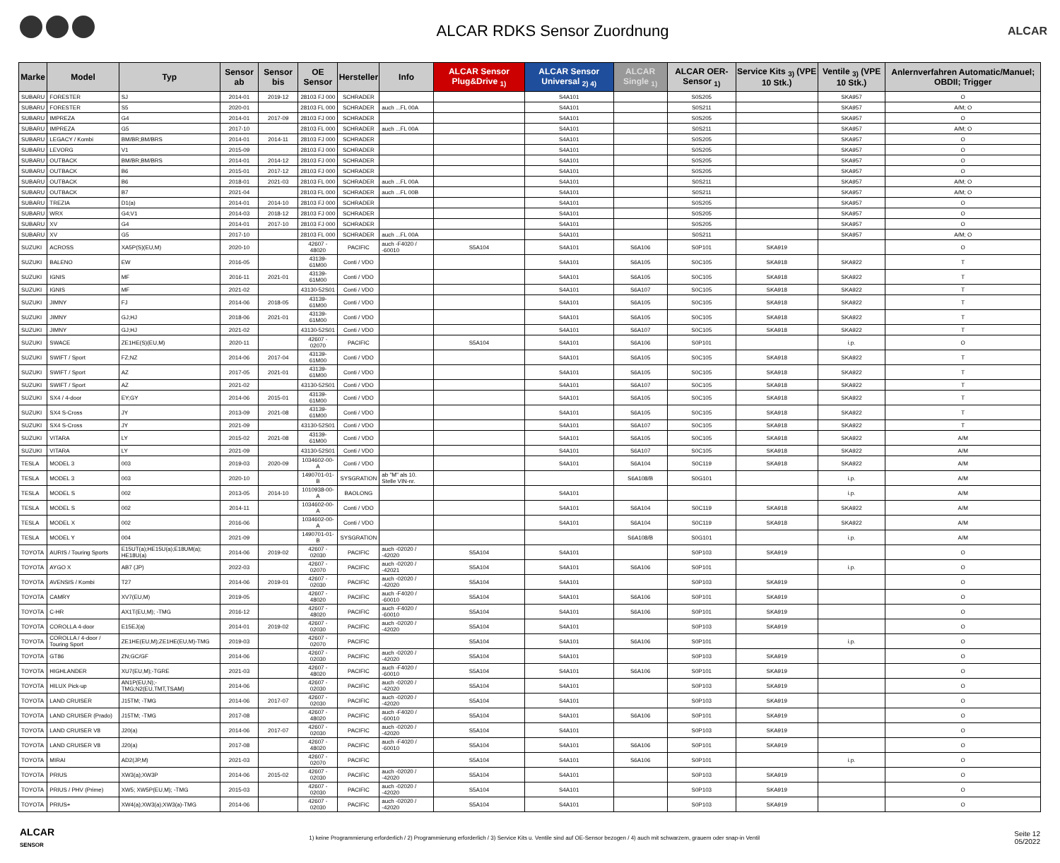ALCAR RDKS Sensor Zuordnung
ALCAR
| Marke | Model | Typ | Sensor ab | Sensor bis | OE Sensor | Hersteller | Info | ALCAR Sensor Plug&Drive <sub>1)</sub> | ALCAR Sensor Universal <sub>2) 4)</sub> | ALCAR Single <sub>1)</sub> | ALCAR OER-Sensor <sub>1)</sub> | Service Kits <sub>3)</sub> (VPE 10 Stk.) | Ventile <sub>3)</sub> (VPE 10 Stk.) | Anlernverfahren Automatic/Manuel; OBDII; Trigger |
| --- | --- | --- | --- | --- | --- | --- | --- | --- | --- | --- | --- | --- | --- | --- |
| SUBARU | FORESTER | SJ | 2014-01 | 2019-12 | 28103 FJ 000 | SCHRADER | | | S4A101 | | S0S205 | | SKA957 | O |
| SUBARU | FORESTER | S5 | 2020-01 | | 28103 FL 000 | SCHRADER | auch ...FL 00A | | S4A101 | | S0S211 | | SKA957 | A/M; O |
| SUBARU | IMPREZA | G4 | 2014-01 | 2017-09 | 28103 FJ 000 | SCHRADER | | | S4A101 | | S0S205 | | SKA957 | O |
| SUBARU | IMPREZA | G5 | 2017-10 | | 28103 FL 000 | SCHRADER | auch ...FL 00A | | S4A101 | | S0S211 | | SKA957 | A/M; O |
| SUBARU | LEGACY / Kombi | BM/BR;BM/BRS | 2014-01 | 2014-11 | 28103 FJ 000 | SCHRADER | | | S4A101 | | S0S205 | | SKA957 | O |
| SUBARU | LEVORG | V1 | 2015-09 | | 28103 FJ 000 | SCHRADER | | | S4A101 | | S0S205 | | SKA957 | O |
| SUBARU | OUTBACK | BM/BR;BM/BRS | 2014-01 | 2014-12 | 28103 FJ 000 | SCHRADER | | | S4A101 | | S0S205 | | SKA957 | O |
| SUBARU | OUTBACK | B6 | 2015-01 | 2017-12 | 28103 FJ 000 | SCHRADER | | | S4A101 | | S0S205 | | SKA957 | O |
| SUBARU | OUTBACK | B6 | 2018-01 | 2021-03 | 28103 FL 000 | SCHRADER | auch ...FL 00A | | S4A101 | | S0S211 | | SKA957 | A/M; O |
| SUBARU | OUTBACK | B7 | 2021-04 | | 28103 FL 000 | SCHRADER | auch ...FL 00B | | S4A101 | | S0S211 | | SKA957 | A/M; O |
| SUBARU | TREZIA | D1(a) | 2014-01 | 2014-10 | 28103 FJ 000 | SCHRADER | | | S4A101 | | S0S205 | | SKA957 | O |
| SUBARU | WRX | G4;V1 | 2014-03 | 2018-12 | 28103 FJ 000 | SCHRADER | | | S4A101 | | S0S205 | | SKA957 | O |
| SUBARU | XV | G4 | 2014-01 | 2017-10 | 28103 FJ 000 | SCHRADER | | | S4A101 | | S0S205 | | SKA957 | O |
| SUBARU | XV | G5 | 2017-10 | | 28103 FL 000 | SCHRADER | auch ...FL 00A | | S4A101 | | S0S211 | | SKA957 | A/M; O |
| SUZUKI | ACROSS | XA5P(S)(EU,M) | 2020-10 | | 42607 - 48020 | PACIFIC | auch -F4020 / -60010 | S5A104 | S4A101 | S6A106 | S0P101 | SKA919 | | O |
| SUZUKI | BALENO | EW | 2016-05 | | 43139-61M00 | Conti / VDO | | | S4A101 | S6A105 | S0C105 | SKA918 | SKA922 | T |
| SUZUKI | IGNIS | MF | 2016-11 | 2021-01 | 43139-61M00 | Conti / VDO | | | S4A101 | S6A105 | S0C105 | SKA918 | SKA922 | T |
| SUZUKI | IGNIS | MF | 2021-02 | | 43130-52S01 | Conti / VDO | | | S4A101 | S6A107 | S0C105 | SKA918 | SKA922 | T |
| SUZUKI | JIMNY | FJ | 2014-06 | 2018-05 | 43139-61M00 | Conti / VDO | | | S4A101 | S6A105 | S0C105 | SKA918 | SKA922 | T |
| SUZUKI | JIMNY | GJ;HJ | 2018-06 | 2021-01 | 43139-61M00 | Conti / VDO | | | S4A101 | S6A105 | S0C105 | SKA918 | SKA922 | T |
| SUZUKI | JIMNY | GJ;HJ | 2021-02 | | 43130-52S01 | Conti / VDO | | | S4A101 | S6A107 | S0C105 | SKA918 | SKA922 | T |
| SUZUKI | SWACE | ZE1HE(S)(EU,M) | 2020-11 | | 42607 - 02070 | PACIFIC | | S5A104 | S4A101 | S6A106 | S0P101 | | i.p. | O |
| SUZUKI | SWIFT / Sport | FZ;NZ | 2014-06 | 2017-04 | 43139-61M00 | Conti / VDO | | | S4A101 | S6A105 | S0C105 | SKA918 | SKA922 | T |
| SUZUKI | SWIFT / Sport | AZ | 2017-05 | 2021-01 | 43139-61M00 | Conti / VDO | | | S4A101 | S6A105 | S0C105 | SKA918 | SKA922 | T |
| SUZUKI | SWIFT / Sport | AZ | 2021-02 | | 43130-52S01 | Conti / VDO | | | S4A101 | S6A107 | S0C105 | SKA918 | SKA922 | T |
| SUZUKI | SX4 / 4-door | EY;GY | 2014-06 | 2015-01 | 43139-61M00 | Conti / VDO | | | S4A101 | S6A105 | S0C105 | SKA918 | SKA922 | T |
| SUZUKI | SX4 S-Cross | JY | 2013-09 | 2021-08 | 43139-61M00 | Conti / VDO | | | S4A101 | S6A105 | S0C105 | SKA918 | SKA922 | T |
| SUZUKI | SX4 S-Cross | JY | 2021-09 | | 43130-52S01 | Conti / VDO | | | S4A101 | S6A107 | S0C105 | SKA918 | SKA922 | T |
| SUZUKI | VITARA | LY | 2015-02 | 2021-08 | 43139-61M00 | Conti / VDO | | | S4A101 | S6A105 | S0C105 | SKA918 | SKA922 | A/M |
| SUZUKI | VITARA | LY | 2021-09 | | 43130-52S01 | Conti / VDO | | | S4A101 | S6A107 | S0C105 | SKA918 | SKA922 | A/M |
| TESLA | MODEL 3 | 003 | 2019-03 | 2020-09 | 1034602-00-A | Conti / VDO | | | S4A101 | S6A104 | S0C119 | SKA918 | SKA922 | A/M |
| TESLA | MODEL 3 | 003 | 2020-10 | | 1490701-01-B | SYSGRATION | ab "M" als 10. Stelle VIN-nr. | | | S6A108/B | S0G101 | | i.p. | A/M |
| TESLA | MODEL S | 002 | 2013-05 | 2014-10 | 1010938-00-A | BAOLONG | | | S4A101 | | | | i.p. | A/M |
| TESLA | MODEL S | 002 | 2014-11 | | 1034602-00-A | Conti / VDO | | | S4A101 | S6A104 | S0C119 | SKA918 | SKA922 | A/M |
| TESLA | MODEL X | 002 | 2016-06 | | 1034602-00-A | Conti / VDO | | | S4A101 | S6A104 | S0C119 | SKA918 | SKA922 | A/M |
| TESLA | MODEL Y | 004 | 2021-09 | | 1490701-01-B | SYSGRATION | | | | S6A108/B | S0G101 | | i.p. | A/M |
| TOYOTA | AURIS / Touring Sports | E15UT(a);HE15U(a);E18UM(a); HE18U(a) | 2014-06 | 2019-02 | 42607 - 02030 | PACIFIC | auch -02020 / -42020 | S5A104 | S4A101 | | S0P103 | SKA919 | | O |
| TOYOTA | AYGO X | AB7 (JP) | 2022-03 | | 42607 - 02070 | PACIFIC | auch -02020 / -42021 | S5A104 | S4A101 | S6A106 | S0P101 | | i.p. | O |
| TOYOTA | AVENSIS / Kombi | T27 | 2014-06 | 2019-01 | 42607 - 02030 | PACIFIC | auch -02020 / -42020 | S5A104 | S4A101 | | S0P103 | SKA919 | | O |
| TOYOTA | CAMRY | XV7(EU,M) | 2019-05 | | 42607 - 48020 | PACIFIC | auch -F4020 / -60010 | S5A104 | S4A101 | S6A106 | S0P101 | SKA919 | | O |
| TOYOTA | C-HR | AX1T(EU,M); -TMG | 2016-12 | | 42607 - 48020 | PACIFIC | auch -F4020 / -60010 | S5A104 | S4A101 | S6A106 | S0P101 | SKA919 | | O |
| TOYOTA | COROLLA 4-door | E15EJ(a) | 2014-01 | 2019-02 | 42607 - 02030 | PACIFIC | auch -02020 / -42020 | S5A104 | S4A101 | | S0P103 | SKA919 | | O |
| TOYOTA | COROLLA / 4-door / Touring Sport | ZE1HE(EU,M);ZE1HE(EU,M)-TMG | 2019-03 | | 42607 - 02070 | PACIFIC | | S5A104 | S4A101 | S6A106 | S0P101 | | i.p. | O |
| TOYOTA | GT86 | ZN;GC/GF | 2014-06 | | 42607 - 02030 | PACIFIC | auch -02020 / -42020 | S5A104 | S4A101 | | S0P103 | SKA919 | | O |
| TOYOTA | HIGHLANDER | XU7(EU,M);-TGRE | 2021-03 | | 42607 - 48020 | PACIFIC | auch -F4020 / -60010 | S5A104 | S4A101 | S6A106 | S0P101 | SKA919 | | O |
| TOYOTA | HILUX Pick-up | AN1P(EU,N);-TMG;N2(EU,TMT,TSAM) | 2014-06 | | 42607 - 02030 | PACIFIC | auch -02020 / -42020 | S5A104 | S4A101 | | S0P103 | SKA919 | | O |
| TOYOTA | LAND CRUISER | J15TM; -TMG | 2014-06 | 2017-07 | 42607 - 02030 | PACIFIC | auch -02020 / -42020 | S5A104 | S4A101 | | S0P103 | SKA919 | | O |
| TOYOTA | LAND CRUISER (Prado) | J15TM; -TMG | 2017-08 | | 42607 - 48020 | PACIFIC | auch -F4020 / -60010 | S5A104 | S4A101 | S6A106 | S0P101 | SKA919 | | O |
| TOYOTA | LAND CRUISER V8 | J20(a) | 2014-06 | 2017-07 | 42607 - 02030 | PACIFIC | auch -02020 / -42020 | S5A104 | S4A101 | | S0P103 | SKA919 | | O |
| TOYOTA | LAND CRUISER V8 | J20(a) | 2017-08 | | 42607 - 48020 | PACIFIC | auch -F4020 / -60010 | S5A104 | S4A101 | S6A106 | S0P101 | SKA919 | | O |
| TOYOTA | MIRAI | AD2(JP,M) | 2021-03 | | 42607 - 02070 | PACIFIC | | S5A104 | S4A101 | S6A106 | S0P101 | | i.p. | O |
| TOYOTA | PRIUS | XW3(a);XW3P | 2014-06 | 2015-02 | 42607 - 02030 | PACIFIC | auch -02020 / -42020 | S5A104 | S4A101 | | S0P103 | SKA919 | | O |
| TOYOTA | PRIUS / PHV (Prime) | XW5; XW5P(EU,M); -TMG | 2015-03 | | 42607 - 02030 | PACIFIC | auch -02020 / -42020 | S5A104 | S4A101 | | S0P103 | SKA919 | | O |
| TOYOTA | PRIUS+ | XW4(a);XW3(a);XW3(a)-TMG | 2014-06 | | 42607 - 02030 | PACIFIC | auch -02020 / -42020 | S5A104 | S4A101 | | S0P103 | SKA919 | | O |
ALCAR
SENSOR
1) keine Programmierung erforderlich / 2) Programmierung erforderlich / 3) Service Kits u. Ventile sind auf OE-Sensor bezogen / 4) auch mit schwarzem, grauem oder snap-in Ventil
Seite 12
05/2022